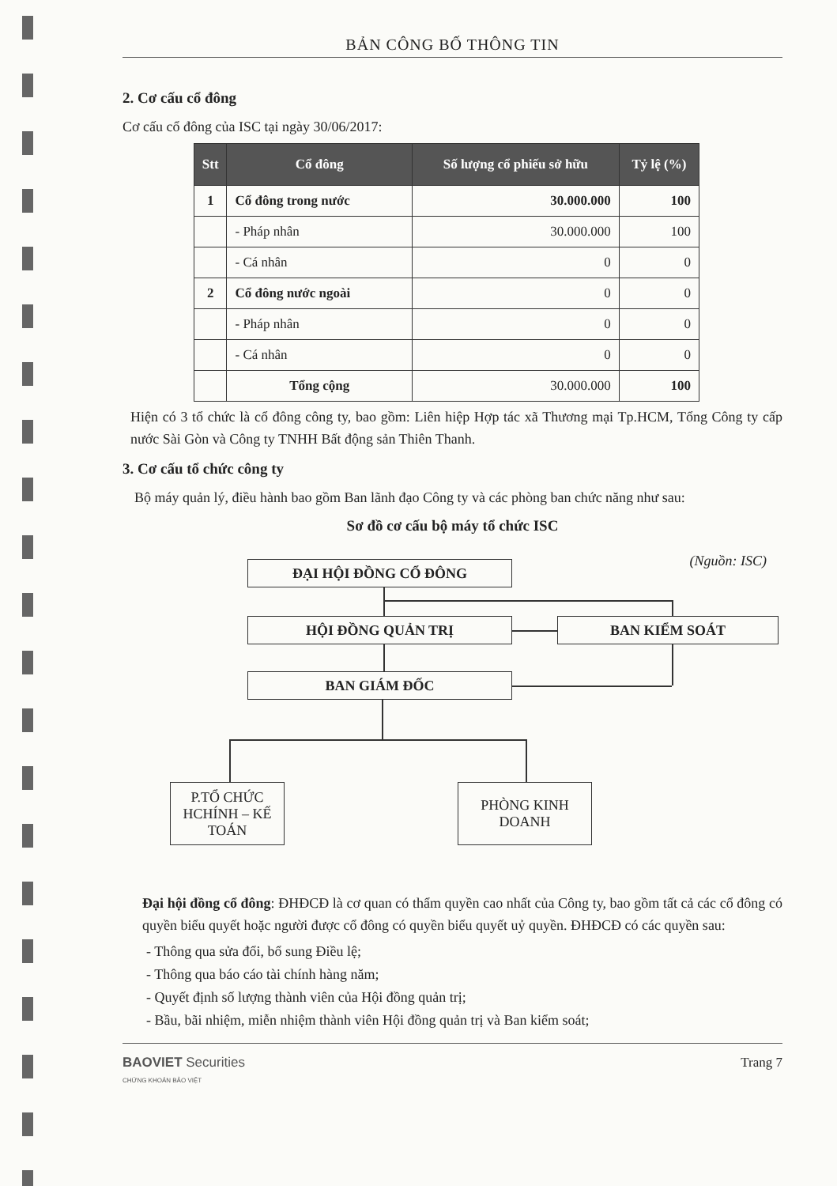BẢN CÔNG BỐ THÔNG TIN
2. Cơ cấu cổ đông
Cơ cấu cổ đông của ISC tại ngày 30/06/2017:
| Stt | Cổ đông | Số lượng cổ phiếu sở hữu | Tỷ lệ (%) |
| --- | --- | --- | --- |
| 1 | Cổ đông trong nước | 30.000.000 | 100 |
| | - Pháp nhân | 30.000.000 | 100 |
| | - Cá nhân | 0 | 0 |
| 2 | Cổ đông nước ngoài | 0 | 0 |
| | - Pháp nhân | 0 | 0 |
| | - Cá nhân | 0 | 0 |
| | Tổng cộng | 30.000.000 | 100 |
Hiện có 3 tổ chức là cổ đông công ty, bao gồm: Liên hiệp Hợp tác xã Thương mại Tp.HCM, Tổng Công ty cấp nước Sài Gòn và Công ty TNHH Bất động sản Thiên Thanh.
3. Cơ cấu tổ chức công ty
Bộ máy quản lý, điều hành bao gồm Ban lãnh đạo Công ty và các phòng ban chức năng như sau:
Sơ đồ cơ cấu bộ máy tổ chức ISC
(Nguồn: ISC) ĐẠI HỘI ĐỒNG CỔ ĐÔNG
HỘI ĐỒNG QUẢN TRỊ BAN KIỂM SOÁT
BAN GIÁM ĐỐC
P.TỔ CHỨC HCHÍNH – KẾ TOÁN
PHÒNG KINH DOANH
Đại hội đồng cổ đông: ĐHĐCĐ là cơ quan có thẩm quyền cao nhất của Công ty, bao gồm tất cả các cổ đông có quyền biểu quyết hoặc người được cổ đông có quyền biểu quyết uỷ quyền. ĐHĐCĐ có các quyền sau:
- Thông qua sửa đổi, bổ sung Điều lệ;
- Thông qua báo cáo tài chính hàng năm;
- Quyết định số lượng thành viên của Hội đồng quản trị;
- Bầu, bãi nhiệm, miễn nhiệm thành viên Hội đồng quản trị và Ban kiểm soát;
BAOVIET Securities
CHỨNG KHOÁN BẢO VIỆT
Trang 7